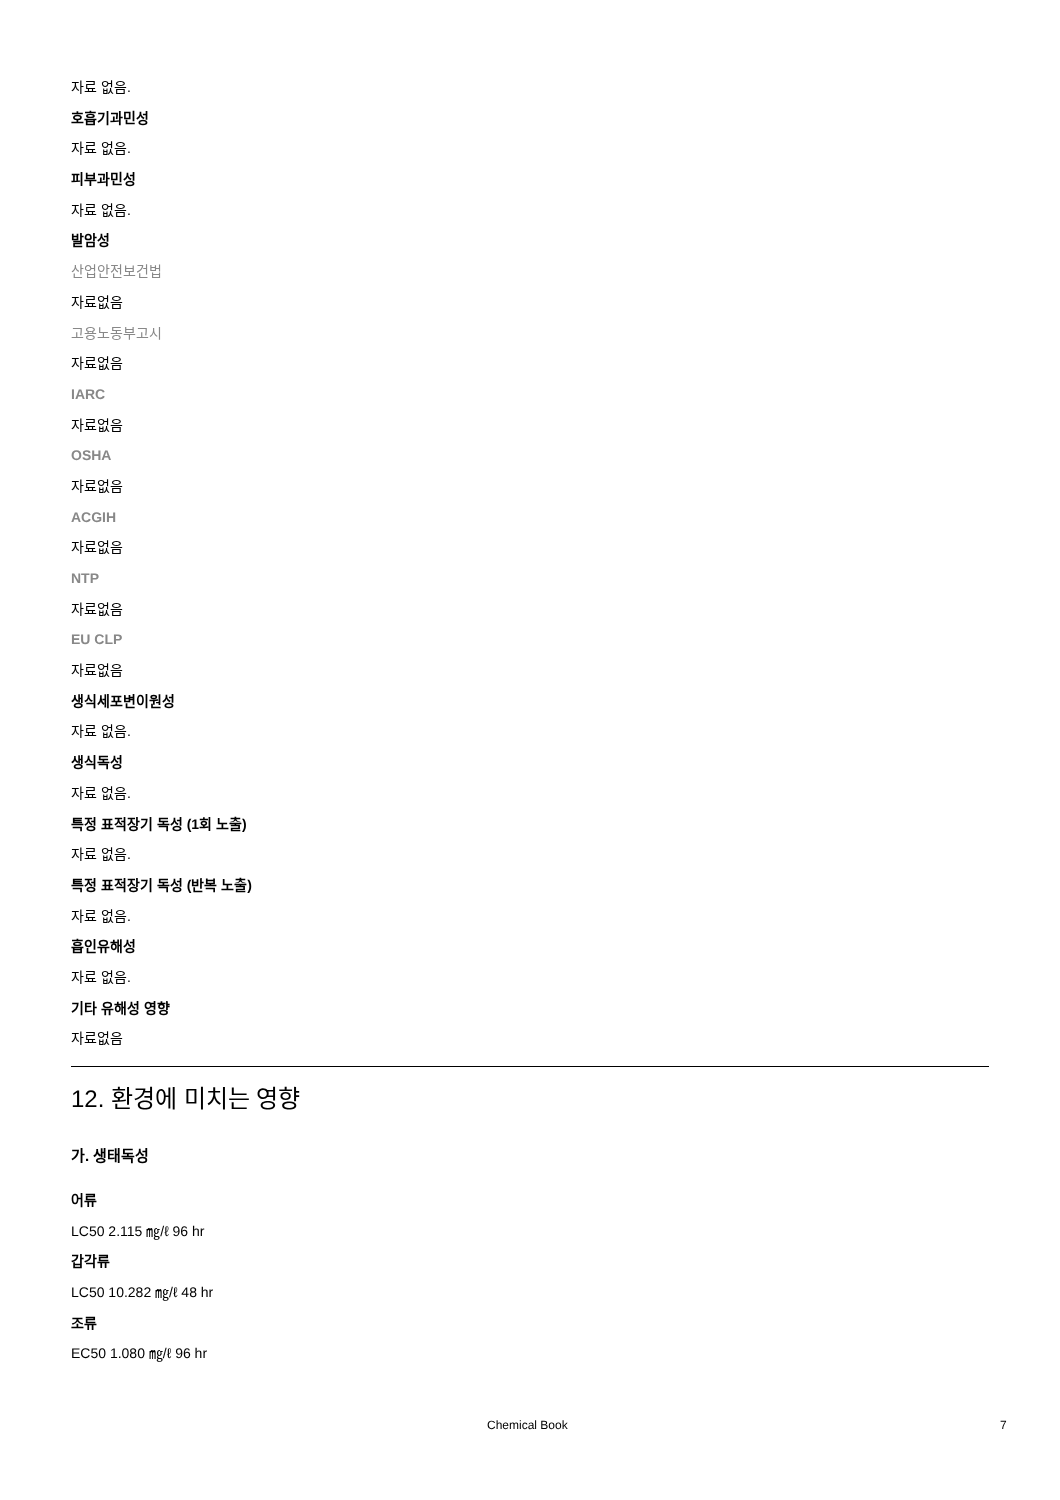자료 없음.
호흡기과민성
자료 없음.
피부과민성
자료 없음.
발암성
산업안전보건법
자료없음
고용노동부고시
자료없음
IARC
자료없음
OSHA
자료없음
ACGIH
자료없음
NTP
자료없음
EU CLP
자료없음
생식세포변이원성
자료 없음.
생식독성
자료 없음.
특정 표적장기 독성 (1회 노출)
자료 없음.
특정 표적장기 독성 (반복 노출)
자료 없음.
흡인유해성
자료 없음.
기타 유해성 영향
자료없음
12. 환경에 미치는 영향
가. 생태독성
어류
LC50 2.115 ㎎/ℓ 96 hr
갑각류
LC50 10.282 ㎎/ℓ 48 hr
조류
EC50 1.080 ㎎/ℓ 96 hr
Chemical Book 7